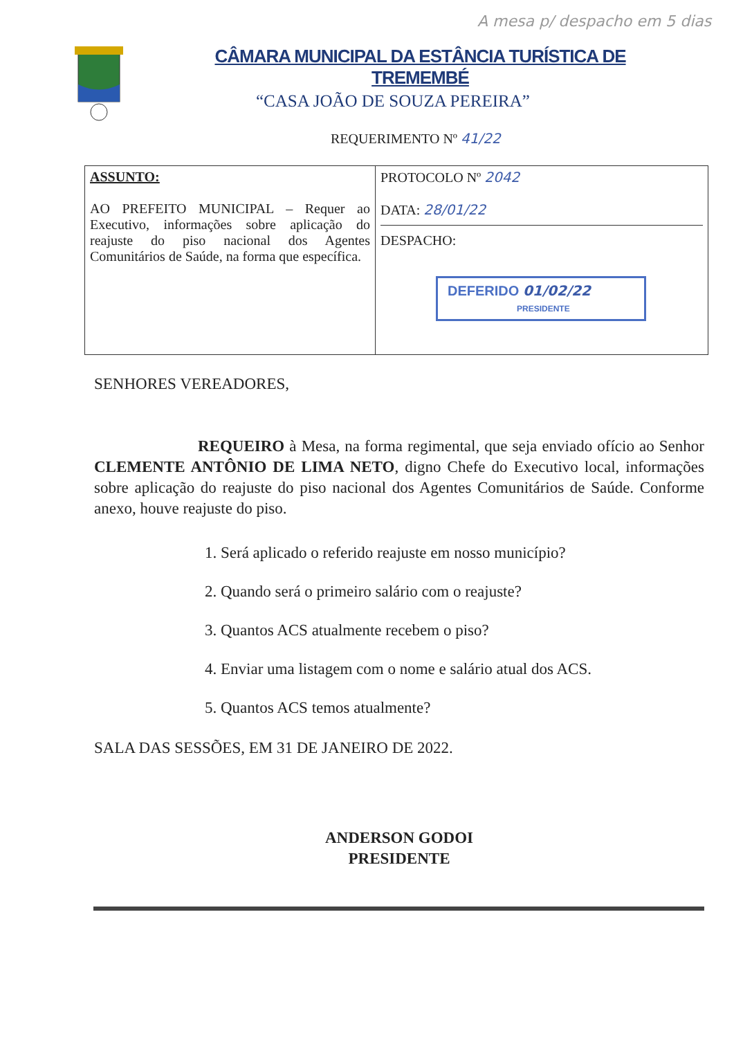A mesa p/ despacho em 5 dias
CÂMARA MUNICIPAL DA ESTÂNCIA TURÍSTICA DE TREMEMBÉ
“CASA JOÃO DE SOUZA PEREIRA”
REQUERIMENTO Nº 41/22
| ASSUNTO: AO PREFEITO MUNICIPAL – Requer ao Executivo, informações sobre aplicação do reajuste do piso nacional dos Agentes Comunitários de Saúde, na forma que específica. | PROTOCOLO Nº 2042 DATA: 28/01/22 DESPACHO: DEFERIDO 01/02/22 PRESIDENTE |
SENHORES VEREADORES,
REQUEIRO à Mesa, na forma regimental, que seja enviado ofício ao Senhor CLEMENTE ANTÔNIO DE LIMA NETO, digno Chefe do Executivo local, informações sobre aplicação do reajuste do piso nacional dos Agentes Comunitários de Saúde. Conforme anexo, houve reajuste do piso.
1. Será aplicado o referido reajuste em nosso município?
2. Quando será o primeiro salário com o reajuste?
3. Quantos ACS atualmente recebem o piso?
4. Enviar uma listagem com o nome e salário atual dos ACS.
5. Quantos ACS temos atualmente?
SALA DAS SESSÕES, EM 31 DE JANEIRO DE 2022.
ANDERSON GODOI
PRESIDENTE